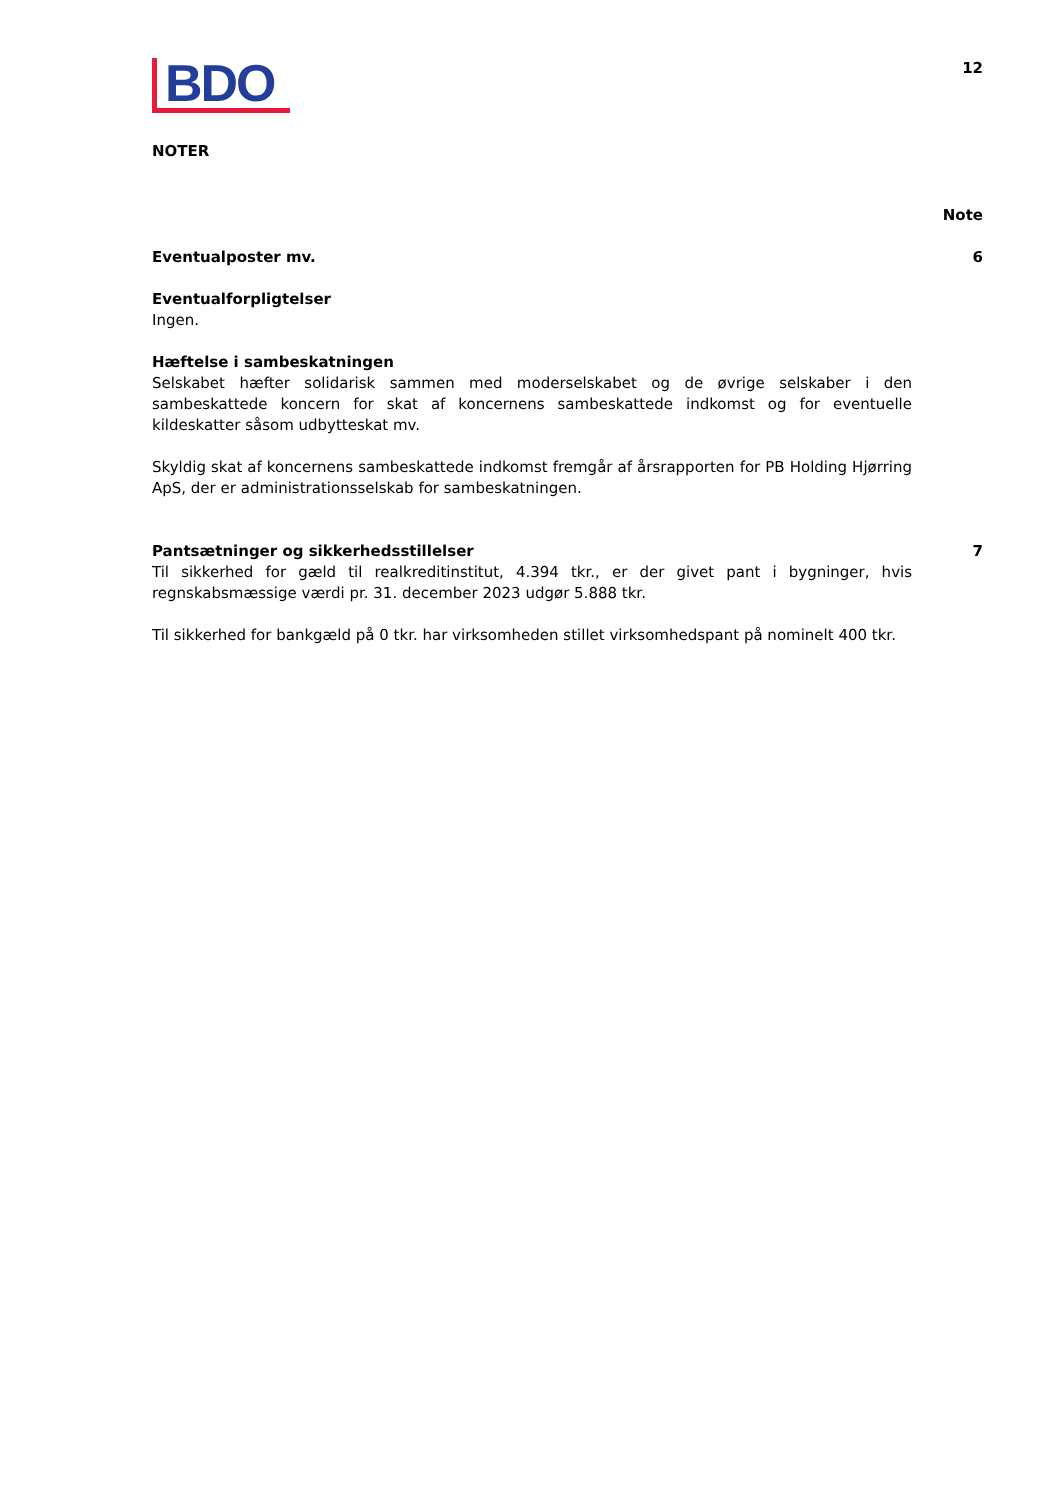BDO
12
NOTER
Note
Eventualposter mv. 6
Eventualforpligtelser
Ingen.
Hæftelse i sambeskatningen
Selskabet hæfter solidarisk sammen med moderselskabet og de øvrige selskaber i den sambeskattede koncern for skat af koncernens sambeskattede indkomst og for eventuelle kildeskatter såsom udbytteskat mv.
Skyldig skat af koncernens sambeskattede indkomst fremgår af årsrapporten for PB Holding Hjørring ApS, der er administrationsselskab for sambeskatningen.
Pantsætninger og sikkerhedsstillelser 7
Til sikkerhed for gæld til realkreditinstitut, 4.394 tkr., er der givet pant i bygninger, hvis regnskabsmæssige værdi pr. 31. december 2023 udgør 5.888 tkr.
Til sikkerhed for bankgæld på 0 tkr. har virksomheden stillet virksomhedspant på nominelt 400 tkr.